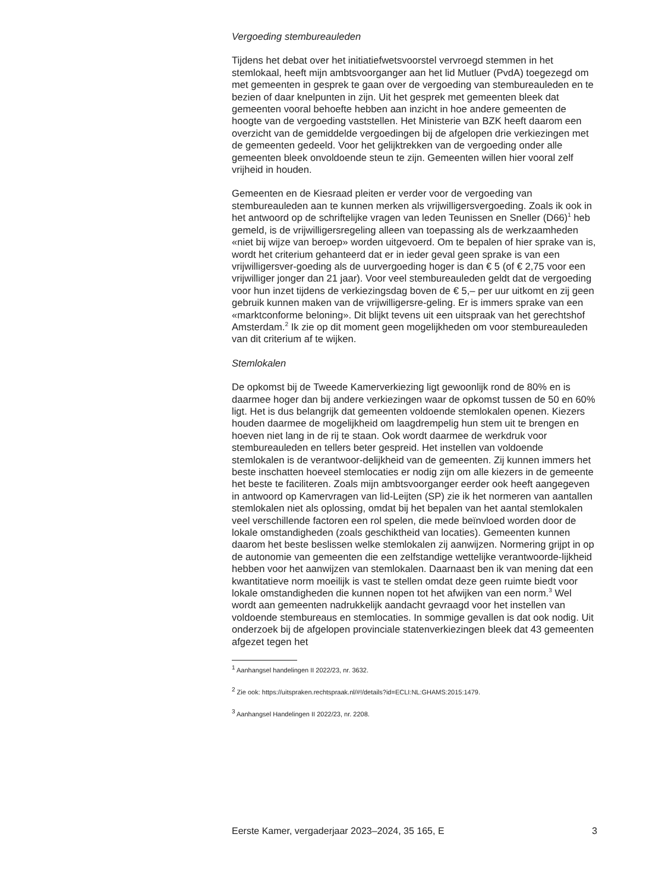Vergoeding stembureauleden
Tijdens het debat over het initiatiefwetsvoorstel vervroegd stemmen in het stemlokaal, heeft mijn ambtsvoorganger aan het lid Mutluer (PvdA) toegezegd om met gemeenten in gesprek te gaan over de vergoeding van stembureauleden en te bezien of daar knelpunten in zijn. Uit het gesprek met gemeenten bleek dat gemeenten vooral behoefte hebben aan inzicht in hoe andere gemeenten de hoogte van de vergoeding vaststellen. Het Ministerie van BZK heeft daarom een overzicht van de gemiddelde vergoedingen bij de afgelopen drie verkiezingen met de gemeenten gedeeld. Voor het gelijktrekken van de vergoeding onder alle gemeenten bleek onvoldoende steun te zijn. Gemeenten willen hier vooral zelf vrijheid in houden.
Gemeenten en de Kiesraad pleiten er verder voor de vergoeding van stembureauleden aan te kunnen merken als vrijwilligersvergoeding. Zoals ik ook in het antwoord op de schriftelijke vragen van leden Teunissen en Sneller (D66)<sup>1</sup> heb gemeld, is de vrijwilligersregeling alleen van toepassing als de werkzaamheden «niet bij wijze van beroep» worden uitgevoerd. Om te bepalen of hier sprake van is, wordt het criterium gehanteerd dat er in ieder geval geen sprake is van een vrijwilligersver-goeding als de uurvergoeding hoger is dan € 5 (of € 2,75 voor een vrijwilliger jonger dan 21 jaar). Voor veel stembureauleden geldt dat de vergoeding voor hun inzet tijdens de verkiezingsdag boven de € 5,– per uur uitkomt en zij geen gebruik kunnen maken van de vrijwilligersre-geling. Er is immers sprake van een «marktconforme beloning». Dit blijkt tevens uit een uitspraak van het gerechtshof Amsterdam.<sup>2</sup> Ik zie op dit moment geen mogelijkheden om voor stembureauleden van dit criterium af te wijken.
Stemlokalen
De opkomst bij de Tweede Kamerverkiezing ligt gewoonlijk rond de 80% en is daarmee hoger dan bij andere verkiezingen waar de opkomst tussen de 50 en 60% ligt. Het is dus belangrijk dat gemeenten voldoende stemlokalen openen. Kiezers houden daarmee de mogelijkheid om laagdrempelig hun stem uit te brengen en hoeven niet lang in de rij te staan. Ook wordt daarmee de werkdruk voor stembureauleden en tellers beter gespreid. Het instellen van voldoende stemlokalen is de verantwoor-delijkheid van de gemeenten. Zij kunnen immers het beste inschatten hoeveel stemlocaties er nodig zijn om alle kiezers in de gemeente het beste te faciliteren. Zoals mijn ambtsvoorganger eerder ook heeft aangegeven in antwoord op Kamervragen van lid-Leijten (SP) zie ik het normeren van aantallen stemlokalen niet als oplossing, omdat bij het bepalen van het aantal stemlokalen veel verschillende factoren een rol spelen, die mede beïnvloed worden door de lokale omstandigheden (zoals geschiktheid van locaties). Gemeenten kunnen daarom het beste beslissen welke stemlokalen zij aanwijzen. Normering grijpt in op de autonomie van gemeenten die een zelfstandige wettelijke verantwoorde-lijkheid hebben voor het aanwijzen van stemlokalen. Daarnaast ben ik van mening dat een kwantitatieve norm moeilijk is vast te stellen omdat deze geen ruimte biedt voor lokale omstandigheden die kunnen nopen tot het afwijken van een norm.<sup>3</sup> Wel wordt aan gemeenten nadrukkelijk aandacht gevraagd voor het instellen van voldoende stembureaus en stemlocaties. In sommige gevallen is dat ook nodig. Uit onderzoek bij de afgelopen provinciale statenverkiezingen bleek dat 43 gemeenten afgezet tegen het
<sup>1</sup> Aanhangsel handelingen II 2022/23, nr. 3632.
<sup>2</sup> Zie ook: https://uitspraken.rechtspraak.nl/#!/details?id=ECLI:NL:GHAMS:2015:1479.
<sup>3</sup> Aanhangsel Handelingen II 2022/23, nr. 2208.
Eerste Kamer, vergaderjaar 2023–2024, 35 165, E 3